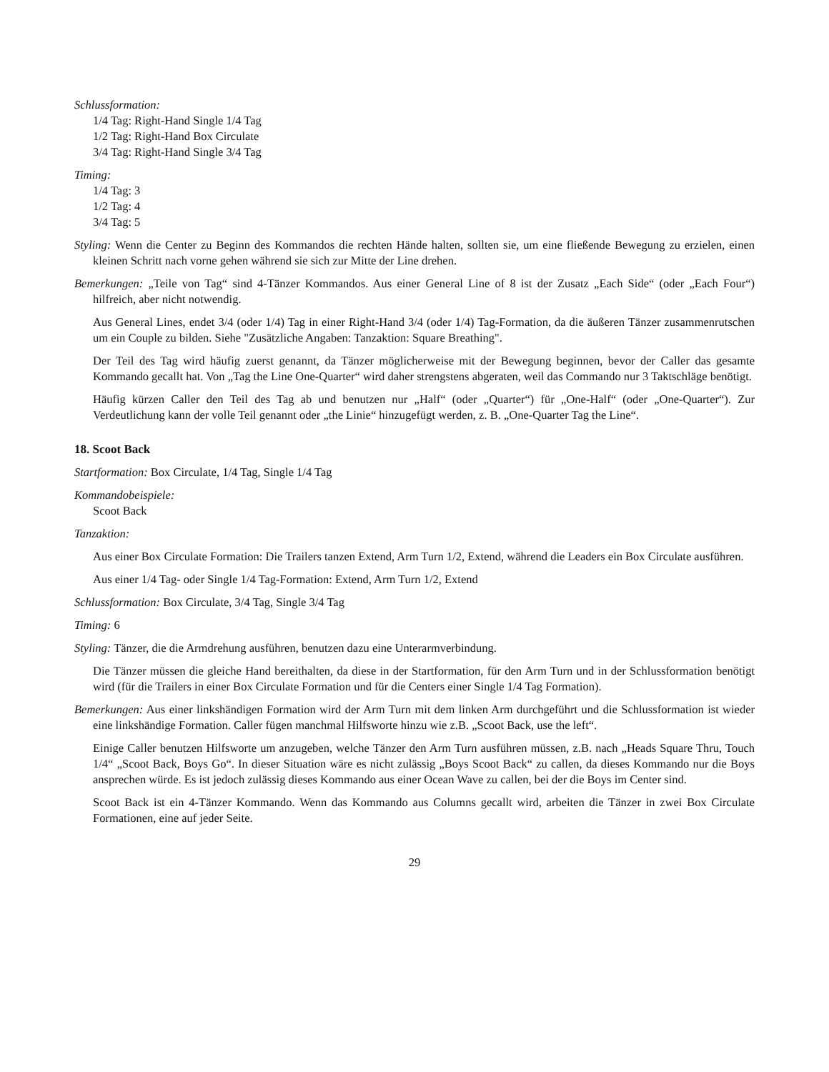Schlussformation:
1/4 Tag: Right-Hand Single 1/4 Tag
1/2 Tag: Right-Hand Box Circulate
3/4 Tag: Right-Hand Single 3/4 Tag
Timing:
1/4 Tag: 3
1/2 Tag: 4
3/4 Tag: 5
Styling: Wenn die Center zu Beginn des Kommandos die rechten Hände halten, sollten sie, um eine fließende Bewegung zu erzielen, einen kleinen Schritt nach vorne gehen während sie sich zur Mitte der Line drehen.
Bemerkungen: „Teile von Tag“ sind 4-Tänzer Kommandos. Aus einer General Line of 8 ist der Zusatz „Each Side“ (oder „Each Four“) hilfreich, aber nicht notwendig.
Aus General Lines, endet 3/4 (oder 1/4) Tag in einer Right-Hand 3/4 (oder 1/4) Tag-Formation, da die äußeren Tänzer zusammenrutschen um ein Couple zu bilden. Siehe "Zusätzliche Angaben: Tanzaktion: Square Breathing".
Der Teil des Tag wird häufig zuerst genannt, da Tänzer möglicherweise mit der Bewegung beginnen, bevor der Caller das gesamte Kommando gecallt hat. Von „Tag the Line One-Quarter“ wird daher strengstens abgeraten, weil das Commando nur 3 Taktschläge benötigt.
Häufig kürzen Caller den Teil des Tag ab und benutzen nur „Half“ (oder „Quarter“) für „One-Half“ (oder „One-Quarter“). Zur Verdeutlichung kann der volle Teil genannt oder „the Linie“ hinzugefügt werden, z. B. „One-Quarter Tag the Line“.
18. Scoot Back
Startformation: Box Circulate, 1/4 Tag, Single 1/4 Tag
Kommandobeispiele:
Scoot Back
Tanzaktion:
Aus einer Box Circulate Formation: Die Trailers tanzen Extend, Arm Turn 1/2, Extend, während die Leaders ein Box Circulate ausführen.
Aus einer 1/4 Tag- oder Single 1/4 Tag-Formation: Extend, Arm Turn 1/2, Extend
Schlussformation: Box Circulate, 3/4 Tag, Single 3/4 Tag
Timing: 6
Styling: Tänzer, die die Armdrehung ausführen, benutzen dazu eine Unterarmverbindung.
Die Tänzer müssen die gleiche Hand bereithalten, da diese in der Startformation, für den Arm Turn und in der Schlussformation benötigt wird (für die Trailers in einer Box Circulate Formation und für die Centers einer Single 1/4 Tag Formation).
Bemerkungen: Aus einer linkshändigen Formation wird der Arm Turn mit dem linken Arm durchgeführt und die Schlussformation ist wieder eine linkshändige Formation. Caller fügen manchmal Hilfsworte hinzu wie z.B. „Scoot Back, use the left“.
Einige Caller benutzen Hilfsworte um anzugeben, welche Tänzer den Arm Turn ausführen müssen, z.B. nach „Heads Square Thru, Touch 1/4“ „Scoot Back, Boys Go“. In dieser Situation wäre es nicht zulässig „Boys Scoot Back“ zu callen, da dieses Kommando nur die Boys ansprechen würde. Es ist jedoch zulässig dieses Kommando aus einer Ocean Wave zu callen, bei der die Boys im Center sind.
Scoot Back ist ein 4-Tänzer Kommando. Wenn das Kommando aus Columns gecallt wird, arbeiten die Tänzer in zwei Box Circulate Formationen, eine auf jeder Seite.
29